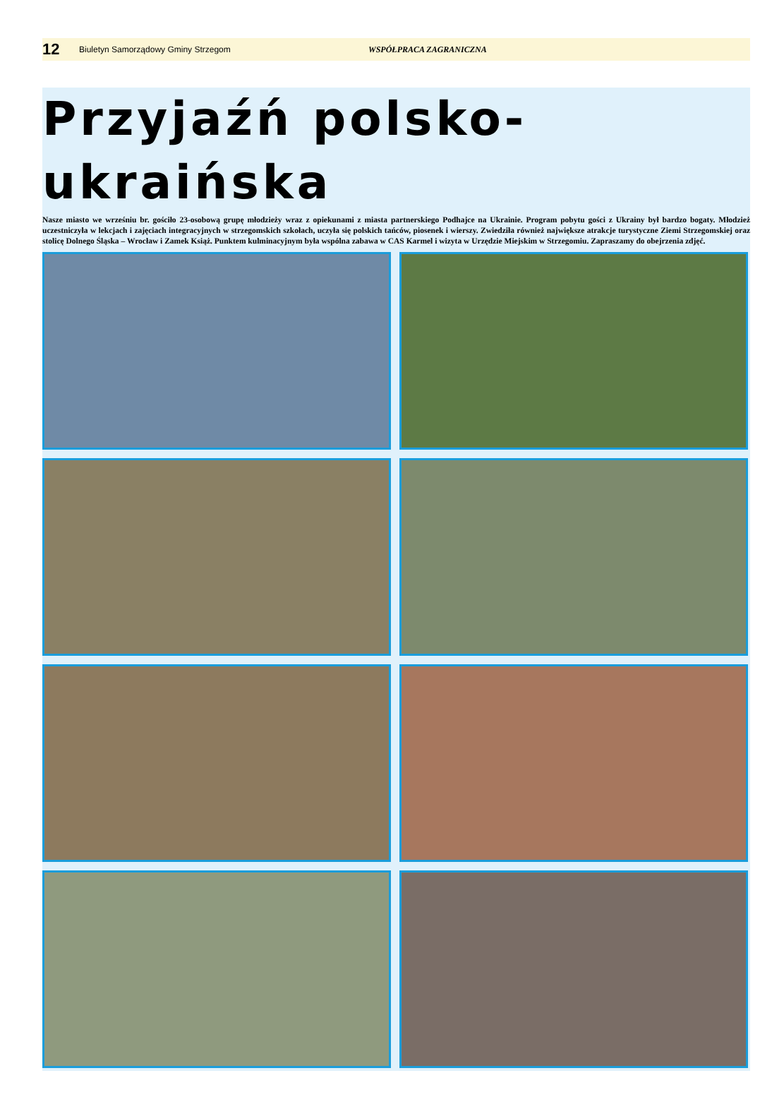12 Biuletyn Samorządowy Gminy Strzegom WSPÓŁPRACA ZAGRANICZNA
Przyjaźń polsko-ukraińska
Nasze miasto we wrześniu br. gościło 23-osobową grupę młodzieży wraz z opiekunami z miasta partnerskiego Podhajce na Ukrainie. Program pobytu gości z Ukrainy był bardzo bogaty. Młodzież uczestniczyła w lekcjach i zajęciach integracyjnych w strzegomskich szkołach, uczyła się polskich tańców, piosenek i wierszy. Zwiedziła również największe atrakcje turystyczne Ziemi Strzegomskiej oraz stolicę Dolnego Śląska – Wrocław i Zamek Książ. Punktem kulminacyjnym była wspólna zabawa w CAS Karmel i wizyta w Urzędzie Miejskim w Strzegomiu. Zapraszamy do obejrzenia zdjęć.